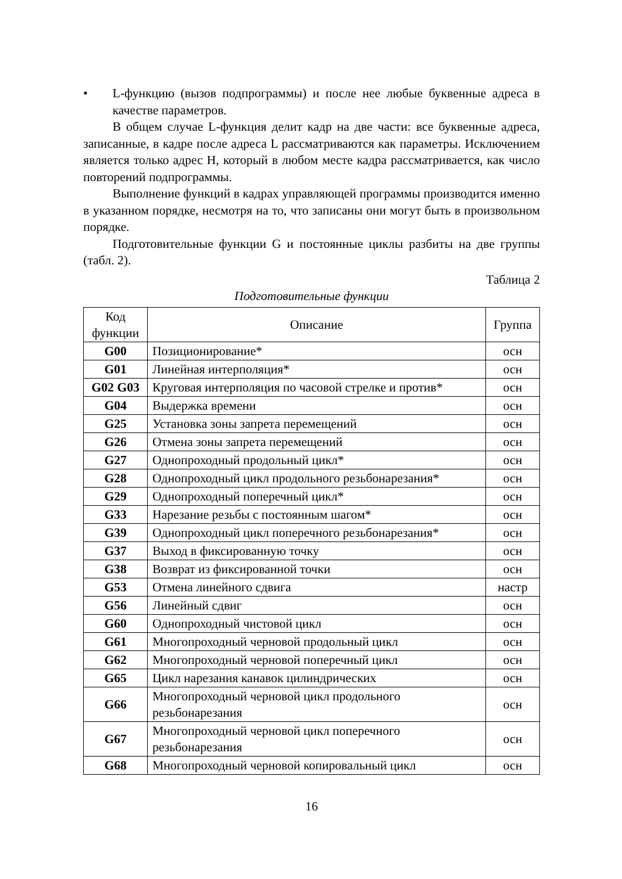• L-функцию (вызов подпрограммы) и после нее любые буквенные адреса в качестве параметров.
В общем случае L-функция делит кадр на две части: все буквенные адреса, записанные, в кадре после адреса L рассматриваются как параметры. Исключением является только адрес H, который в любом месте кадра рассматривается, как число повторений подпрограммы.
Выполнение функций в кадрах управляющей программы производится именно в указанном порядке, несмотря на то, что записаны они могут быть в произвольном порядке.
Подготовительные функции G и постоянные циклы разбиты на две группы (табл. 2).
Таблица 2
Подготовительные функции
| Код функции | Описание | Группа |
| --- | --- | --- |
| G00 | Позиционирование* | осн |
| G01 | Линейная интерполяция* | осн |
| G02 G03 | Круговая интерполяция по часовой стрелке и против* | осн |
| G04 | Выдержка времени | осн |
| G25 | Установка зоны запрета перемещений | осн |
| G26 | Отмена зоны запрета перемещений | осн |
| G27 | Однопроходный продольный цикл* | осн |
| G28 | Однопроходный цикл продольного резьбонарезания* | осн |
| G29 | Однопроходный поперечный цикл* | осн |
| G33 | Нарезание резьбы с постоянным шагом* | осн |
| G39 | Однопроходный цикл поперечного резьбонарезания* | осн |
| G37 | Выход в фиксированную точку | осн |
| G38 | Возврат из фиксированной точки | осн |
| G53 | Отмена линейного сдвига | настр |
| G56 | Линейный сдвиг | осн |
| G60 | Однопроходный чистовой цикл | осн |
| G61 | Многопроходный черновой продольный цикл | осн |
| G62 | Многопроходный черновой поперечный цикл | осн |
| G65 | Цикл нарезания канавок цилиндрических | осн |
| G66 | Многопроходный черновой цикл продольного резьбонарезания | осн |
| G67 | Многопроходный черновой цикл поперечного резьбонарезания | осн |
| G68 | Многопроходный черновой копировальный цикл | осн |
16